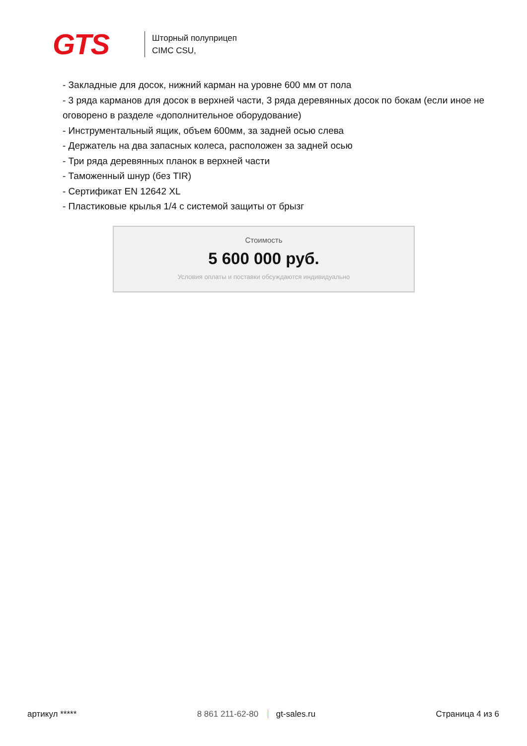GTS
Шторный полуприцеп
CIMC CSU,
- Закладные для досок, нижний карман на уровне 600 мм от пола
- 3 ряда карманов для досок в верхней части, 3 ряда деревянных досок по бокам (если иное не оговорено в разделе «дополнительное оборудование)
- Инструментальный ящик, объем 600мм, за задней осью слева
- Держатель на два запасных колеса, расположен за задней осью
- Три ряда деревянных планок в верхней части
- Таможенный шнур (без TIR)
- Сертификат EN 12642 XL
- Пластиковые крылья 1/4 с системой защиты от брызг
Стоимость
5 600 000 руб.
Условия оплаты и поставки обсуждаются индивидуально
артикул ***** 8 861 211-62-80 gt-sales.ru Страница 4 из 6